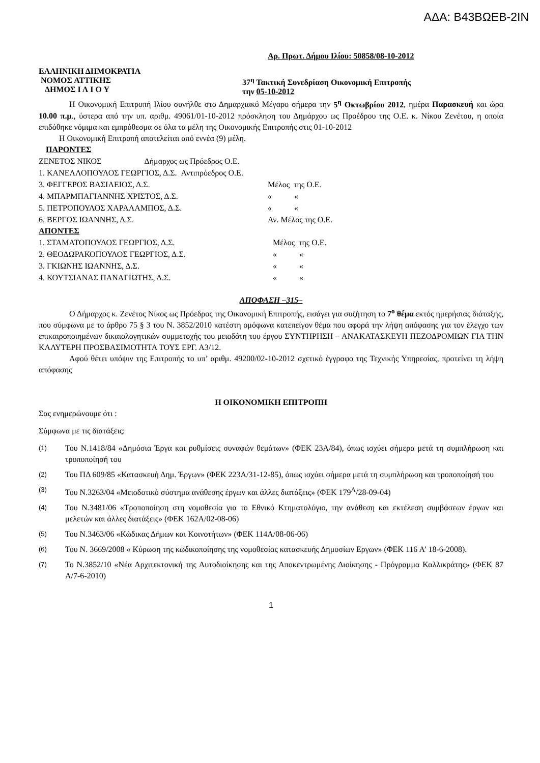ΑΔΑ: Β43ΒΩΕΒ-2ΙΝ
Αρ. Πρωτ. Δήμου Ιλίου: 50858/08-10-2012
ΕΛΛΗΝΙΚΗ ΔΗΜΟΚΡΑΤΙΑ
ΝΟΜΟΣ ΑΤΤΙΚΗΣ
ΔΗΜΟΣ Ι Λ Ι Ο Υ
37<sup>η</sup> Τακτική Συνεδρίαση Οικονομική Επιτροπής
την 05-10-2012
Η Οικονομική Επιτροπή Ιλίου συνήλθε στο Δημαρχιακό Μέγαρο σήμερα την 5<sup>η</sup> Οκτωβρίου 2012, ημέρα Παρασκευή και ώρα 10.00 π.μ., ύστερα από την υπ. αριθμ. 49061/01-10-2012 πρόσκληση του Δημάρχου ως Προέδρου της Ο.Ε. κ. Νίκου Ζενέτου, η οποία επιδόθηκε νόμιμα και εμπρόθεσμα σε όλα τα μέλη της Οικονομικής Επιτροπής στις 01-10-2012
Η Οικονομική Επιτροπή αποτελείται από εννέα (9) μέλη.
ΠΑΡΟΝΤΕΣ
| ΖΕΝΕΤΟΣ ΝΙΚΟΣ Δήμαρχος ως Πρόεδρος Ο.Ε. | |
| 1. ΚΑΝΕΛΛΟΠΟΥΛΟΣ ΓΕΩΡΓΙΟΣ, Δ.Σ. Αντιπρόεδρος Ο.Ε. | |
| 3. ΦΕΓΓΕΡΟΣ ΒΑΣΙΛΕΙΟΣ, Δ.Σ. | Μέλος της Ο.Ε. |
| 4. ΜΠΑΡΜΠΑΓΙΑΝΝΗΣ ΧΡΙΣΤΟΣ, Δ.Σ. | « « |
| 5. ΠΕΤΡΟΠΟΥΛΟΣ ΧΑΡΑΛΑΜΠΟΣ, Δ.Σ. | « « |
| 6. ΒΕΡΓΟΣ ΙΩΑΝΝΗΣ, Δ.Σ. | Αν. Μέλος της Ο.Ε. |
ΑΠΟΝΤΕΣ
| 1. ΣΤΑΜΑΤΟΠΟΥΛΟΣ ΓΕΩΡΓΙΟΣ, Δ.Σ. | Μέλος της Ο.Ε. |
| 2. ΘΕΟΔΩΡΑΚΟΠΟΥΛΟΣ ΓΕΩΡΓΙΟΣ, Δ.Σ. | « « |
| 3. ΓΚΙΩΝΗΣ ΙΩΑΝΝΗΣ, Δ.Σ. | « « |
| 4. ΚΟΥΤΣΙΑΝΑΣ ΠΑΝΑΓΙΩΤΗΣ, Δ.Σ. | « « |
ΑΠΟΦΑΣΗ –315–
Ο Δήμαρχος κ. Ζενέτος Νίκος ως Πρόεδρος της Οικονομική Επιτροπής, εισάγει για συζήτηση το 7<sup>ο</sup> θέμα εκτός ημερήσιας διάταξης, που σύμφωνα με το άρθρο 75 § 3 του Ν. 3852/2010 κατέστη ομόφωνα κατεπείγον θέμα που αφορά την λήψη απόφασης για τον έλεγχο των επικαιροποιημένων δικαιολογητικών συμμετοχής του μειοδότη του έργου ΣΥΝΤΗΡΗΣΗ – ΑΝΑΚΑΤΑΣΚΕΥΗ ΠΕΖΟΔΡΟΜΙΩΝ ΓΙΑ ΤΗΝ ΚΑΛΥΤΕΡΗ ΠΡΟΣΒΑΣΙΜΟΤΗΤΑ ΤΟΥΣ ΕΡΓ. Α3/12.
Αφού θέτει υπόψιν της Επιτροπής το υπ’ αριθμ. 49200/02-10-2012 σχετικό έγγραφο της Τεχνικής Υπηρεσίας, προτείνει τη λήψη απόφασης
Η ΟΙΚΟΝΟΜΙΚΗ ΕΠΙΤΡΟΠΗ
Σας ενημερώνουμε ότι :
Σύμφωνα με τις διατάξεις:
(1) Του Ν.1418/84 «Δημόσια Έργα και ρυθμίσεις συναφών θεμάτων» (ΦΕΚ 23Α/84), όπως ισχύει σήμερα μετά τη συμπλήρωση και τροποποίησή του
(2) Του ΠΔ 609/85 «Κατασκευή Δημ. Έργων» (ΦΕΚ 223Α/31-12-85), όπως ισχύει σήμερα μετά τη συμπλήρωση και τροποποίησή του
(3) Του Ν.3263/04 «Μειοδοτικό σύστημα ανάθεσης έργων και άλλες διατάξεις» (ΦΕΚ 179<sup>Α</sup>/28-09-04)
(4) Του Ν.3481/06 «Τροποποίηση στη νομοθεσία για το Εθνικό Κτηματολόγιο, την ανάθεση και εκτέλεση συμβάσεων έργων και μελετών και άλλες διατάξεις» (ΦΕΚ 162Α/02-08-06)
(5) Του Ν.3463/06 «Κώδικας Δήμων και Κοινοτήτων» (ΦΕΚ 114Α/08-06-06)
(6) Του Ν. 3669/2008 « Κύρωση της κωδικοποίησης της νομοθεσίας κατασκευής Δημοσίων Εργων» (ΦΕΚ 116 Α’ 18-6-2008).
(7) Το Ν.3852/10 «Νέα Αρχιτεκτονική της Αυτοδιοίκησης και της Αποκεντρωμένης Διοίκησης - Πρόγραμμα Καλλικράτης» (ΦΕΚ 87 Α/7-6-2010)
1